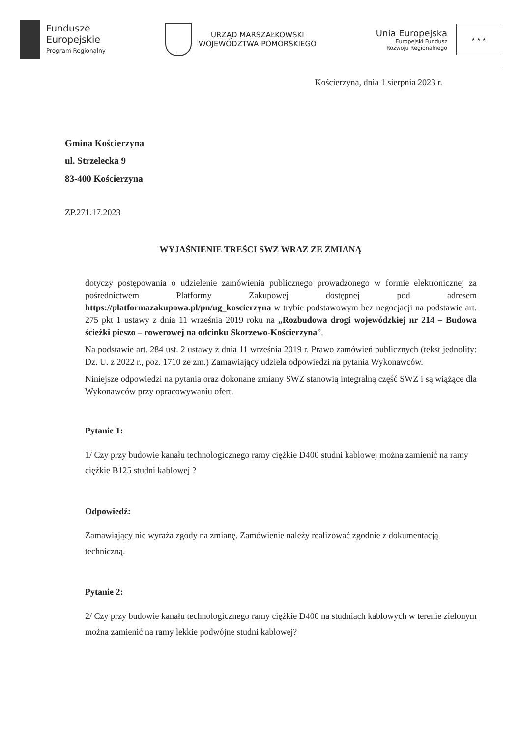Fundusze
Europejskie
Program Regionalny
URZĄD MARSZAŁKOWSKI
WOJEWÓDZTWA POMORSKIEGO
Unia Europejska
Europejski Fundusz
Rozwoju Regionalnego
★ ★ ★
Kościerzyna, dnia 1 sierpnia 2023 r.
Gmina Kościerzyna
ul. Strzelecka 9
83-400 Kościerzyna
ZP.271.17.2023
WYJAŚNIENIE TREŚCI SWZ WRAZ ZE ZMIANĄ
dotyczy postępowania o udzielenie zamówienia publicznego prowadzonego w formie elektronicznej za pośrednictwem Platformy Zakupowej dostępnej pod adresem https://platformazakupowa.pl/pn/ug_koscierzyna w trybie podstawowym bez negocjacji na podstawie art. 275 pkt 1 ustawy z dnia 11 września 2019 roku na „Rozbudowa drogi wojewódzkiej nr 214 – Budowa ścieżki pieszo – rowerowej na odcinku Skorzewo-Kościerzyna”.
Na podstawie art. 284 ust. 2 ustawy z dnia 11 września 2019 r. Prawo zamówień publicznych (tekst jednolity: Dz. U. z 2022 r., poz. 1710 ze zm.) Zamawiający udziela odpowiedzi na pytania Wykonawców.
Niniejsze odpowiedzi na pytania oraz dokonane zmiany SWZ stanowią integralną część SWZ i są wiążące dla Wykonawców przy opracowywaniu ofert.
Pytanie 1:
1/ Czy przy budowie kanału technologicznego ramy ciężkie D400 studni kablowej można zamienić na ramy ciężkie B125 studni kablowej ?
Odpowiedź:
Zamawiający nie wyraża zgody na zmianę. Zamówienie należy realizować zgodnie z dokumentacją techniczną.
Pytanie 2:
2/ Czy przy budowie kanału technologicznego ramy ciężkie D400 na studniach kablowych w terenie zielonym można zamienić na ramy lekkie podwójne studni kablowej?